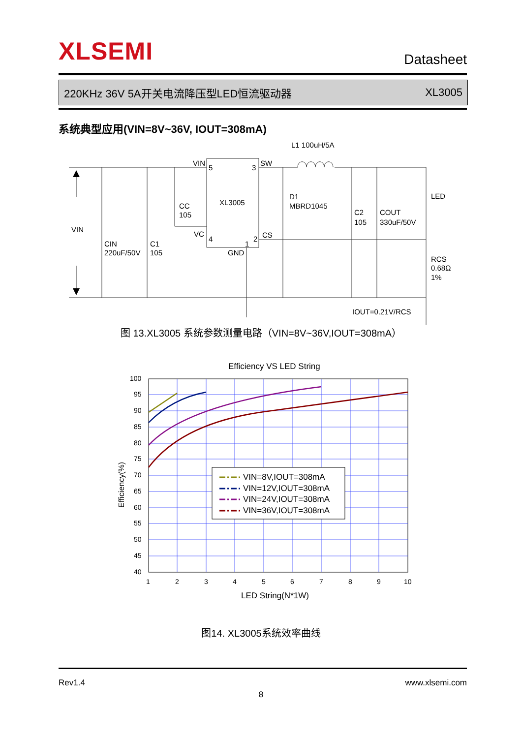XLSEMI Datasheet
220KHz 36V 5A开关电流降压型LED恒流驱动器 XL3005
系统典型应用(VIN=8V~36V, IOUT=308mA)
L1 100uH/5A
VIN
5
3
SW
XL3005
CC
105
VC
4
1
2
CS
GND
D1
MBRD1045
C2
105
COUT
330uF/50V
LED
RCS
0.68Ω
1%
VIN
CIN
220uF/50V
C1
105
IOUT=0.21V/RCS
图 13.XL3005 系统参数测量电路（VIN=8V~36V,IOUT=308mA）
Efficiency VS LED String
100
95
90
85
80
75
70
65
60
55
50
45
40
1
2
3
4
5
6
7
8
9
10
VIN=8V,IOUT=308mA
VIN=12V,IOUT=308mA
VIN=24V,IOUT=308mA
VIN=36V,IOUT=308mA
LED String(N*1W)
Efficiency(%)
图14. XL3005系统效率曲线
Rev1.4 www.xlsemi.com
8